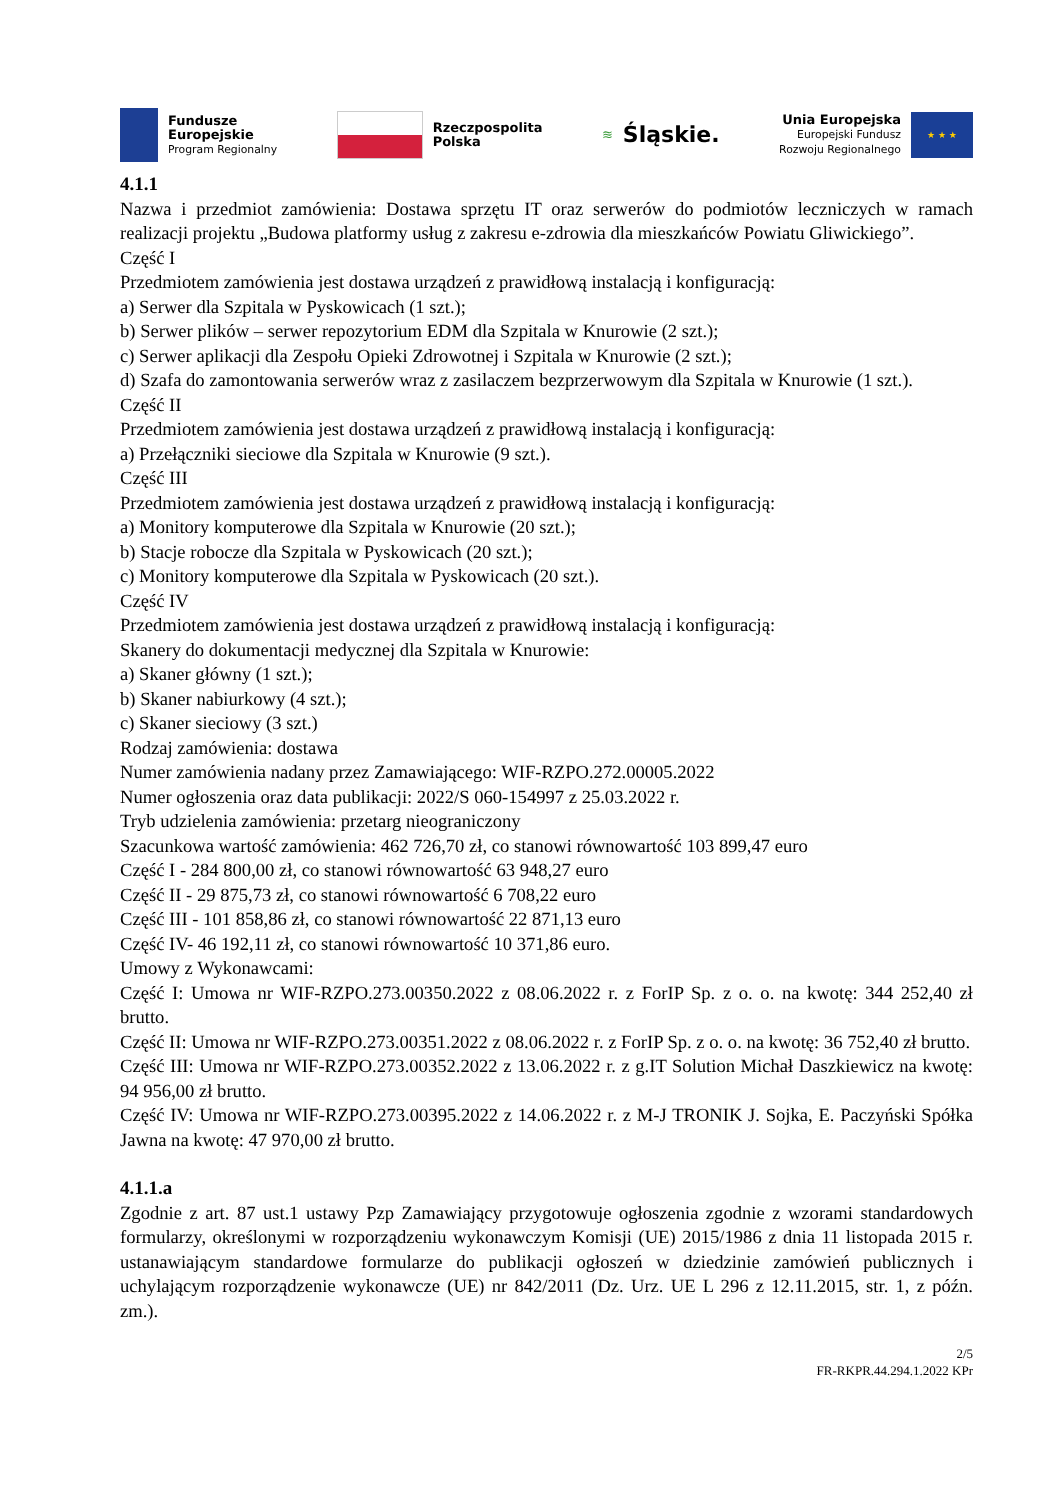Fundusze
Europejskie
Program Regionalny
Rzeczpospolita
Polska
≋ Śląskie.
Unia Europejska
Europejski Fundusz
Rozwoju Regionalnego
★ ★ ★
4.1.1
Nazwa i przedmiot zamówienia: Dostawa sprzętu IT oraz serwerów do podmiotów leczniczych w ramach realizacji projektu „Budowa platformy usług z zakresu e-zdrowia dla mieszkańców Powiatu Gliwickiego”.
Część I
Przedmiotem zamówienia jest dostawa urządzeń z prawidłową instalacją i konfiguracją:
a) Serwer dla Szpitala w Pyskowicach (1 szt.);
b) Serwer plików – serwer repozytorium EDM dla Szpitala w Knurowie (2 szt.);
c) Serwer aplikacji dla Zespołu Opieki Zdrowotnej i Szpitala w Knurowie (2 szt.);
d) Szafa do zamontowania serwerów wraz z zasilaczem bezprzerwowym dla Szpitala w Knurowie (1 szt.).
Część II
Przedmiotem zamówienia jest dostawa urządzeń z prawidłową instalacją i konfiguracją:
a) Przełączniki sieciowe dla Szpitala w Knurowie (9 szt.).
Część III
Przedmiotem zamówienia jest dostawa urządzeń z prawidłową instalacją i konfiguracją:
a) Monitory komputerowe dla Szpitala w Knurowie (20 szt.);
b) Stacje robocze dla Szpitala w Pyskowicach (20 szt.);
c) Monitory komputerowe dla Szpitala w Pyskowicach (20 szt.).
Część IV
Przedmiotem zamówienia jest dostawa urządzeń z prawidłową instalacją i konfiguracją:
Skanery do dokumentacji medycznej dla Szpitala w Knurowie:
a) Skaner główny (1 szt.);
b) Skaner nabiurkowy (4 szt.);
c) Skaner sieciowy (3 szt.)
Rodzaj zamówienia: dostawa
Numer zamówienia nadany przez Zamawiającego: WIF-RZPO.272.00005.2022
Numer ogłoszenia oraz data publikacji: 2022/S 060-154997 z 25.03.2022 r.
Tryb udzielenia zamówienia: przetarg nieograniczony
Szacunkowa wartość zamówienia: 462 726,70 zł, co stanowi równowartość 103 899,47 euro
Część I - 284 800,00 zł, co stanowi równowartość 63 948,27 euro
Część II - 29 875,73 zł, co stanowi równowartość 6 708,22 euro
Część III - 101 858,86 zł, co stanowi równowartość 22 871,13 euro
Część IV- 46 192,11 zł, co stanowi równowartość 10 371,86 euro.
Umowy z Wykonawcami:
Część I: Umowa nr WIF-RZPO.273.00350.2022 z 08.06.2022 r. z ForIP Sp. z o. o. na kwotę: 344 252,40 zł brutto.
Część II: Umowa nr WIF-RZPO.273.00351.2022 z 08.06.2022 r. z ForIP Sp. z o. o. na kwotę: 36 752,40 zł brutto.
Część III: Umowa nr WIF-RZPO.273.00352.2022 z 13.06.2022 r. z g.IT Solution Michał Daszkiewicz na kwotę: 94 956,00 zł brutto.
Część IV: Umowa nr WIF-RZPO.273.00395.2022 z 14.06.2022 r. z M-J TRONIK J. Sojka, E. Paczyński Spółka Jawna na kwotę: 47 970,00 zł brutto.
4.1.1.a
Zgodnie z art. 87 ust.1 ustawy Pzp Zamawiający przygotowuje ogłoszenia zgodnie z wzorami standardowych formularzy, określonymi w rozporządzeniu wykonawczym Komisji (UE) 2015/1986 z dnia 11 listopada 2015 r. ustanawiającym standardowe formularze do publikacji ogłoszeń w dziedzinie zamówień publicznych i uchylającym rozporządzenie wykonawcze (UE) nr 842/2011 (Dz. Urz. UE L 296 z 12.11.2015, str. 1, z późn. zm.).
2/5
FR-RKPR.44.294.1.2022 KPr